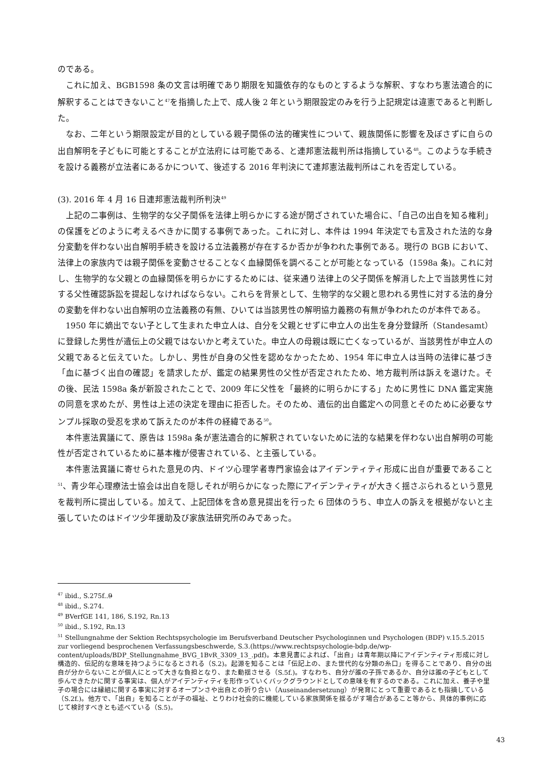のである。
これに加え、BGB1598 条の文言は明確であり期限を知識依存的なものとするような解釈、すなわち憲法適合的に解釈することはできないこと<sup>47</sup>を指摘した上で、成人後 2 年という期限設定のみを行う上記規定は違憲であると判断した。
なお、二年という期限設定が目的としている親子関係の法的確実性について、親族関係に影響を及ぼさずに自らの出自解明を子どもに可能とすることが立法府には可能である、と連邦憲法裁判所は指摘している<sup>48</sup>。このような手続きを設ける義務が立法者にあるかについて、後述する 2016 年判決にて連邦憲法裁判所はこれを否定している。
(3). 2016 年 4 月 16 日連邦憲法裁判所判決<sup>49</sup>
上記の二事例は、生物学的な父子関係を法律上明らかにする途が閉ざされていた場合に、「自己の出自を知る権利」の保護をどのように考えるべきかに関する事例であった。これに対し、本件は 1994 年決定でも言及された法的な身分変動を伴わない出自解明手続きを設ける立法義務が存在するか否かが争われた事例である。現行の BGB において、法律上の家族内では親子関係を変動させることなく血縁関係を調べることが可能となっている（1598a 条)。これに対し、生物学的な父親との血縁関係を明らかにするためには、従来通り法律上の父子関係を解消した上で当該男性に対する父性確認訴訟を提起しなければならない。これらを背景として、生物学的な父親と思われる男性に対する法的身分の変動を伴わない出自解明の立法義務の有無、ひいては当該男性の解明協力義務の有無が争われたのが本件である。
1950 年に嫡出でない子として生まれた申立人は、自分を父親とせずに申立人の出生を身分登録所（Standesamt）に登録した男性が遺伝上の父親ではないかと考えていた。申立人の母親は既に亡くなっているが、当該男性が申立人の父親であると伝えていた。しかし、男性が自身の父性を認めなかったため、1954 年に申立人は当時の法律に基づき「血に基づく出自の確認」を請求したが、鑑定の結果男性の父性が否定されたため、地方裁判所は訴えを退けた。その後、民法 1598a 条が新設されたことで、2009 年に父性を「最終的に明らかにする」ために男性に DNA 鑑定実施の同意を求めたが、男性は上述の決定を理由に拒否した。そのため、遺伝的出自鑑定への同意とそのために必要なサンプル採取の受忍を求めて訴えたのが本件の経緯である<sup>50</sup>。
本件憲法異議にて、原告は 1598a 条が憲法適合的に解釈されていないために法的な結果を伴わない出自解明の可能性が否定されているために基本権が侵害されている、と主張している。
本件憲法異議に寄せられた意見の内、ドイツ心理学者専門家協会はアイデンティティ形成に出自が重要であること<sup>51</sup>、青少年心理療法士協会は出自を隠しそれが明らかになった際にアイデンティティが大きく揺さぶられるという意見を裁判所に提出している。加えて、上記団体を含め意見提出を行った 6 団体のうち、申立人の訴えを根拠がないと主張していたのはドイツ少年援助及び家族法研究所のみであった。
<sup>47</sup> ibid., S.275f..9
<sup>48</sup> ibid., S.274.
<sup>49</sup> BVerfGE 141, 186, S.192, Rn.13
<sup>50</sup> ibid., S.192, Rn.13
<sup>51</sup> Stellungnahme der Sektion Rechtspsychologie im Berufsverband Deutscher Psychologinnen und Psychologen (BDP) v.15.5.2015 zur vorliegend besprochenen Verfassungsbeschwerde, S.3.(https://www.rechtspsychologie-bdp.de/wp-content/uploads/BDP_Stellungnahme_BVG_1BvR_3309_13_.pdf)。本意見書によれば、「出自」は青年期以降にアイデンティティ形成に対し構造的、伝記的な意味を持つようになるとされる（S.2)。起源を知ることは「伝記上の、また世代的な分類の糸口」を得ることであり、自分の出自が分からないことが個人にとって大きな負担となり、また動揺させる（S.5f.)。すなわち、自分が誰の子孫であるか、自分は誰の子どもとして歩んできたかに関する事実は、個人がアイデンティティを形作っていくバックグラウンドとしての意味を有するのである。これに加え、養子や里子の場合には縁組に関する事実に対するオープンさや出自との折り合い（Auseinandersetzung）が発育にとって重要であるとも指摘している（S.2f.)。他方で、「出自」を知ることが子の福祉、とりわけ社会的に機能している家族関係を揺るがす場合があること等から、具体的事例に応じて検討すべきとも述べている（S.5)。
43